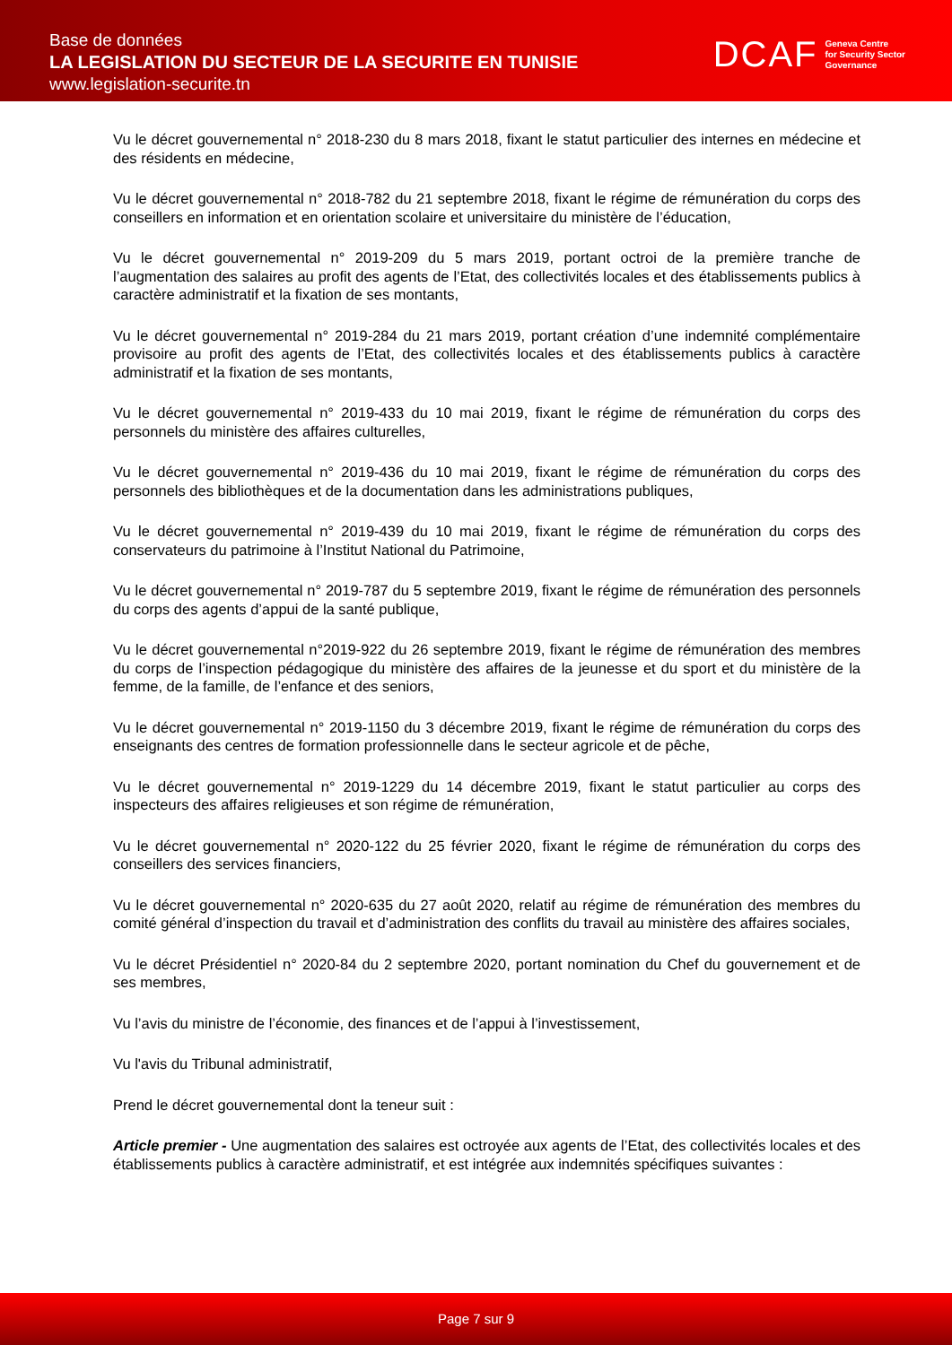Base de données
LA LEGISLATION DU SECTEUR DE LA SECURITE EN TUNISIE
www.legislation-securite.tn
DCAF Geneva Centre
for Security Sector
Governance
Vu le décret gouvernemental n° 2018-230 du 8 mars 2018, fixant le statut particulier des internes en médecine et des résidents en médecine,
Vu le décret gouvernemental n° 2018-782 du 21 septembre 2018, fixant le régime de rémunération du corps des conseillers en information et en orientation scolaire et universitaire du ministère de l’éducation,
Vu le décret gouvernemental n° 2019-209 du 5 mars 2019, portant octroi de la première tranche de l’augmentation des salaires au profit des agents de l’Etat, des collectivités locales et des établissements publics à caractère administratif et la fixation de ses montants,
Vu le décret gouvernemental n° 2019-284 du 21 mars 2019, portant création d’une indemnité complémentaire provisoire au profit des agents de l’Etat, des collectivités locales et des établissements publics à caractère administratif et la fixation de ses montants,
Vu le décret gouvernemental n° 2019-433 du 10 mai 2019, fixant le régime de rémunération du corps des personnels du ministère des affaires culturelles,
Vu le décret gouvernemental n° 2019-436 du 10 mai 2019, fixant le régime de rémunération du corps des personnels des bibliothèques et de la documentation dans les administrations publiques,
Vu le décret gouvernemental n° 2019-439 du 10 mai 2019, fixant le régime de rémunération du corps des conservateurs du patrimoine à l’Institut National du Patrimoine,
Vu le décret gouvernemental n° 2019-787 du 5 septembre 2019, fixant le régime de rémunération des personnels du corps des agents d’appui de la santé publique,
Vu le décret gouvernemental n°2019-922 du 26 septembre 2019, fixant le régime de rémunération des membres du corps de l’inspection pédagogique du ministère des affaires de la jeunesse et du sport et du ministère de la femme, de la famille, de l’enfance et des seniors,
Vu le décret gouvernemental n° 2019-1150 du 3 décembre 2019, fixant le régime de rémunération du corps des enseignants des centres de formation professionnelle dans le secteur agricole et de pêche,
Vu le décret gouvernemental n° 2019-1229 du 14 décembre 2019, fixant le statut particulier au corps des inspecteurs des affaires religieuses et son régime de rémunération,
Vu le décret gouvernemental n° 2020-122 du 25 février 2020, fixant le régime de rémunération du corps des conseillers des services financiers,
Vu le décret gouvernemental n° 2020-635 du 27 août 2020, relatif au régime de rémunération des membres du comité général d’inspection du travail et d’administration des conflits du travail au ministère des affaires sociales,
Vu le décret Présidentiel n° 2020-84 du 2 septembre 2020, portant nomination du Chef du gouvernement et de ses membres,
Vu l’avis du ministre de l’économie, des finances et de l’appui à l’investissement,
Vu l'avis du Tribunal administratif,
Prend le décret gouvernemental dont la teneur suit :
Article premier - Une augmentation des salaires est octroyée aux agents de l’Etat, des collectivités locales et des établissements publics à caractère administratif, et est intégrée aux indemnités spécifiques suivantes :
Page 7 sur 9